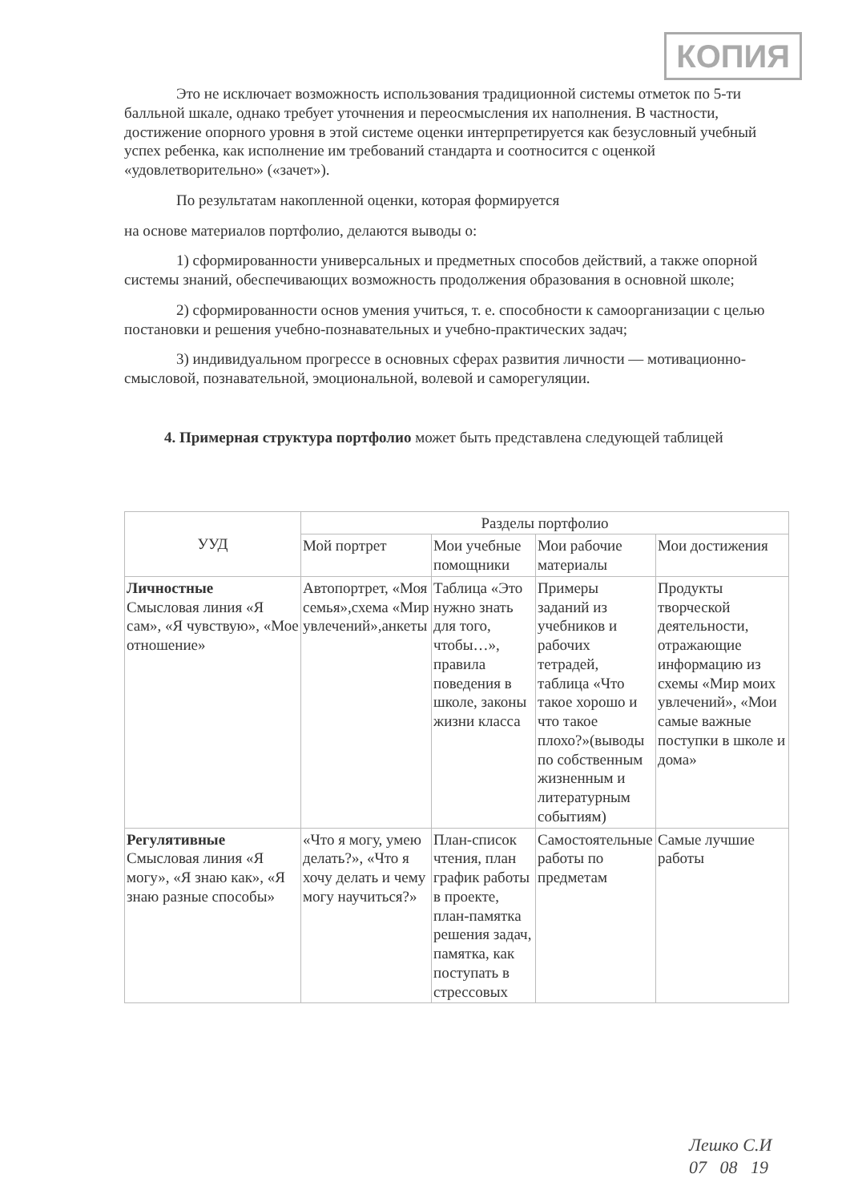КОПИЯ
Это не исключает возможность использования традиционной системы отметок по 5-ти балльной шкале, однако требует уточнения и переосмысления их наполнения. В частности, достижение опорного уровня в этой системе оценки интерпретируется как безусловный учебный успех ребенка, как исполнение им требований стандарта и соотносится с оценкой «удовлетворительно» («зачет»).
По результатам накопленной оценки, которая формируется
на основе материалов портфолио, делаются выводы о:
1) сформированности универсальных и предметных способов действий, а также опорной системы знаний, обеспечивающих возможность продолжения образования в основной школе;
2) сформированности основ умения учиться, т. е. способности к самоорганизации с целью постановки и решения учебно-познавательных и учебно-практических задач;
3) индивидуальном прогрессе в основных сферах развития личности — мотивационно-смысловой, познавательной, эмоциональной, волевой и саморегуляции.
4. Примерная структура портфолио может быть представлена следующей таблицей
| УУД | Разделы портфолио | | | |
| --- | --- | --- | --- | --- |
| | Мой портрет | Мои учебные помощники | Мои рабочие материалы | Мои достижения |
| Личностные Смысловая линия «Я сам», «Я чувствую», «Мое отношение» | Автопортрет, «Моя семья»,схема «Мир увлечений»,анкеты | Таблица «Это нужно знать для того, чтобы…», правила поведения в школе, законы жизни класса | Примеры заданий из учебников и рабочих тетрадей, таблица «Что такое хорошо и что такое плохо?»(выводы по собственным жизненным и литературным событиям) | Продукты творческой деятельности, отражающие информацию из схемы «Мир моих увлечений», «Мои самые важные поступки в школе и дома» |
| Регулятивные Смысловая линия «Я могу», «Я знаю как», «Я знаю разные способы» | «Что я могу, умею делать?», «Что я хочу делать и чему могу научиться?» | План-список чтения, план график работы в проекте, план-памятка решения задач, памятка, как поступать в стрессовых | Самостоятельные работы по предметам | Самые лучшие работы |
Лешко С.И
07 08 19